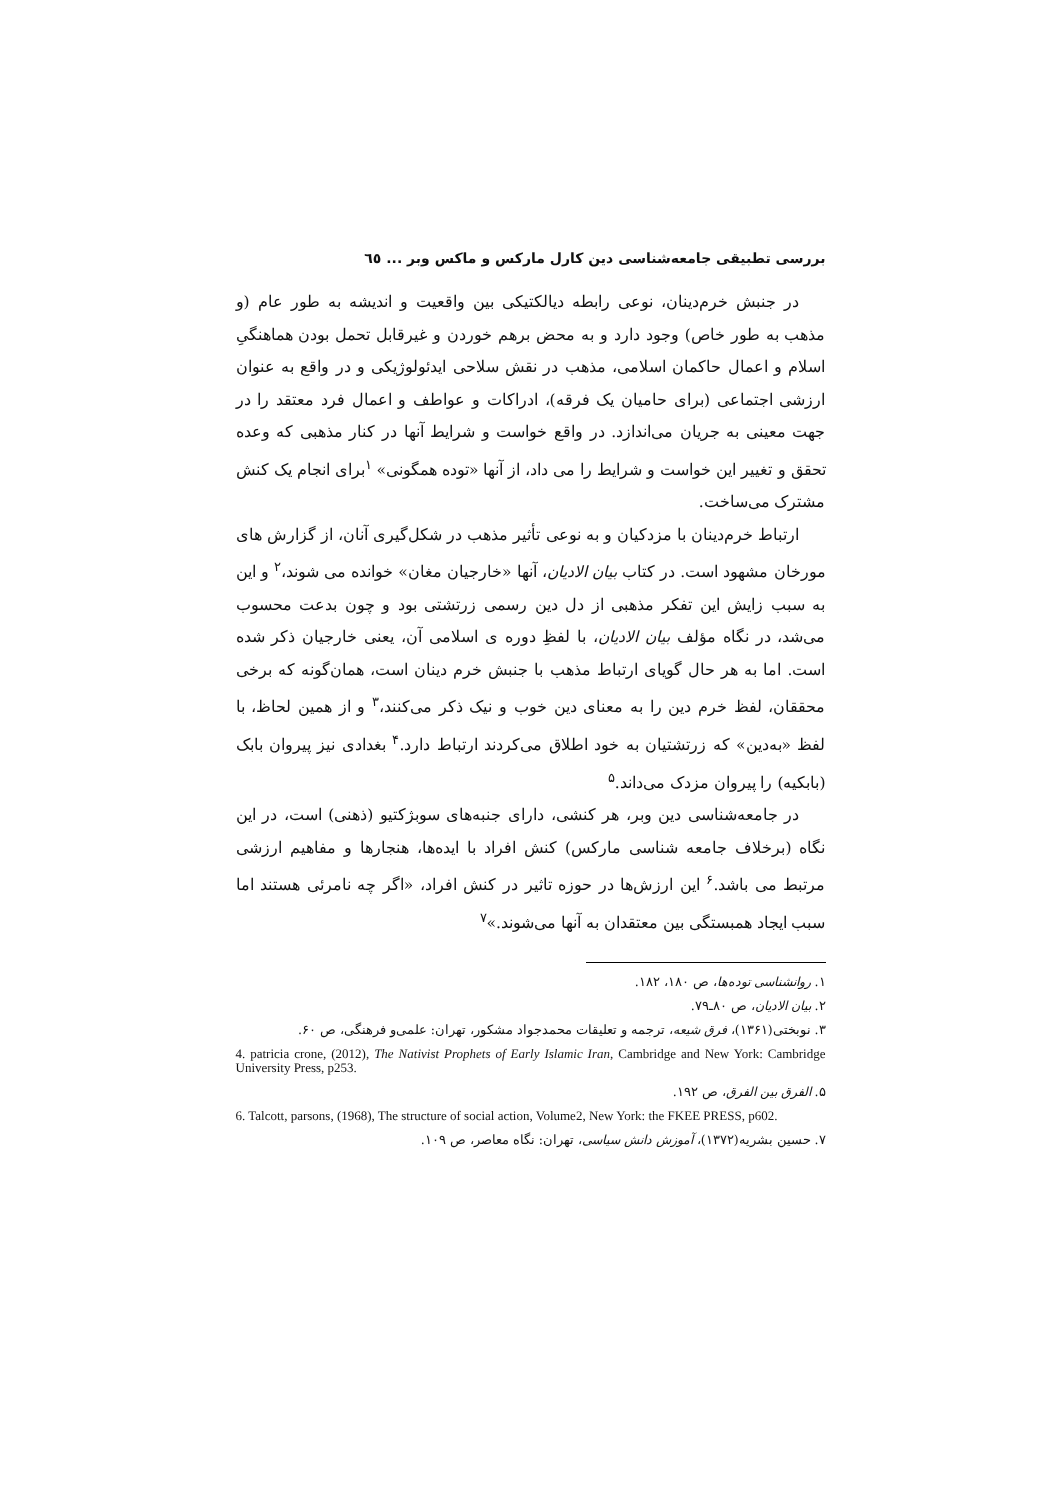بررسی تطبیقی جامعه‌شناسی دین کارل مارکس و ماکس وبر ... ٦٥
در جنبش خرم‌دینان، نوعی رابطه دیالکتیکی بین واقعیت و اندیشه به طور عام (و مذهب به طور خاص) وجود دارد و به محض برهم خوردن و غیرقابل تحمل بودن هماهنگیِ اسلام و اعمال حاکمان اسلامی، مذهب در نقش سلاحی ایدئولوژیکی و در واقع به عنوان ارزشی اجتماعی (برای حامیان یک فرقه)، ادراکات و عواطف و اعمال فرد معتقد را در جهت معینی به جریان می‌اندازد. در واقع خواست و شرایط آنها در کنار مذهبی که وعده تحقق و تغییر این خواست و شرایط را می داد، از آنها «توده همگونی» <sup>۱</sup>برای انجام یک کنش مشترک می‌ساخت.
ارتباط خرم‌دینان با مزدکیان و به نوعی تأثیر مذهب در شکل‌گیری آنان، از گزارش های مورخان مشهود است. در کتاب بیان الادیان، آنها «خارجیان مغان» خوانده می شوند،<sup>۲</sup> و این به سبب زایش این تفکر مذهبی از دل دین رسمی زرتشتی بود و چون بدعت محسوب می‌شد، در نگاه مؤلف بیان الادیان، با لفظِ دوره ی اسلامی آن، یعنی خارجیان ذکر شده است. اما به هر حال گویای ارتباط مذهب با جنبش خرم دینان است، همان‌گونه که برخی محققان، لفظ خرم دین را به معنای دین خوب و نیک ذکر می‌کنند،<sup>۳</sup> و از همین لحاظ، با لفظ «به‌دین» که زرتشتیان به خود اطلاق می‌کردند ارتباط دارد.<sup>۴</sup> بغدادی نیز پیروان بابک (بابکیه) را پیروان مزدک می‌داند.<sup>۵</sup>
در جامعه‌شناسی دین وبر، هر کنشی، دارای جنبه‌های سوبژکتیو (ذهنی) است، در این نگاه (برخلاف جامعه شناسی مارکس) کنش افراد با ایده‌ها، هنجارها و مفاهیم ارزشی مرتبط می باشد.<sup>۶</sup> این ارزش‌ها در حوزه تاثیر در کنش افراد، «اگر چه نامرئی هستند اما سبب ایجاد همبستگی بین معتقدان به آنها می‌شوند.»<sup>۷</sup>
۱. روانشناسی توده‌ها، ص ۱۸۰، ۱۸۲.
۲. بیان الادیان، ص ۸۰ـ۷۹.
۳. نوبختی(۱۳۶۱)، فرق شیعه، ترجمه و تعلیقات محمدجواد مشکور، تهران: علمی‌و فرهنگی، ص ۶۰.
4. patricia crone, (2012), The Nativist Prophets of Early Islamic Iran, Cambridge and New York: Cambridge University Press, p253.
۵. الفرق بین الفرق، ص ۱۹۲.
6. Talcott, parsons, (1968), The structure of social action, Volume2, New York: the FKEE PRESS, p602.
۷. حسین بشریه(۱۳۷۲)، آموزش دانش سیاسی، تهران: نگاه معاصر، ص ۱۰۹.